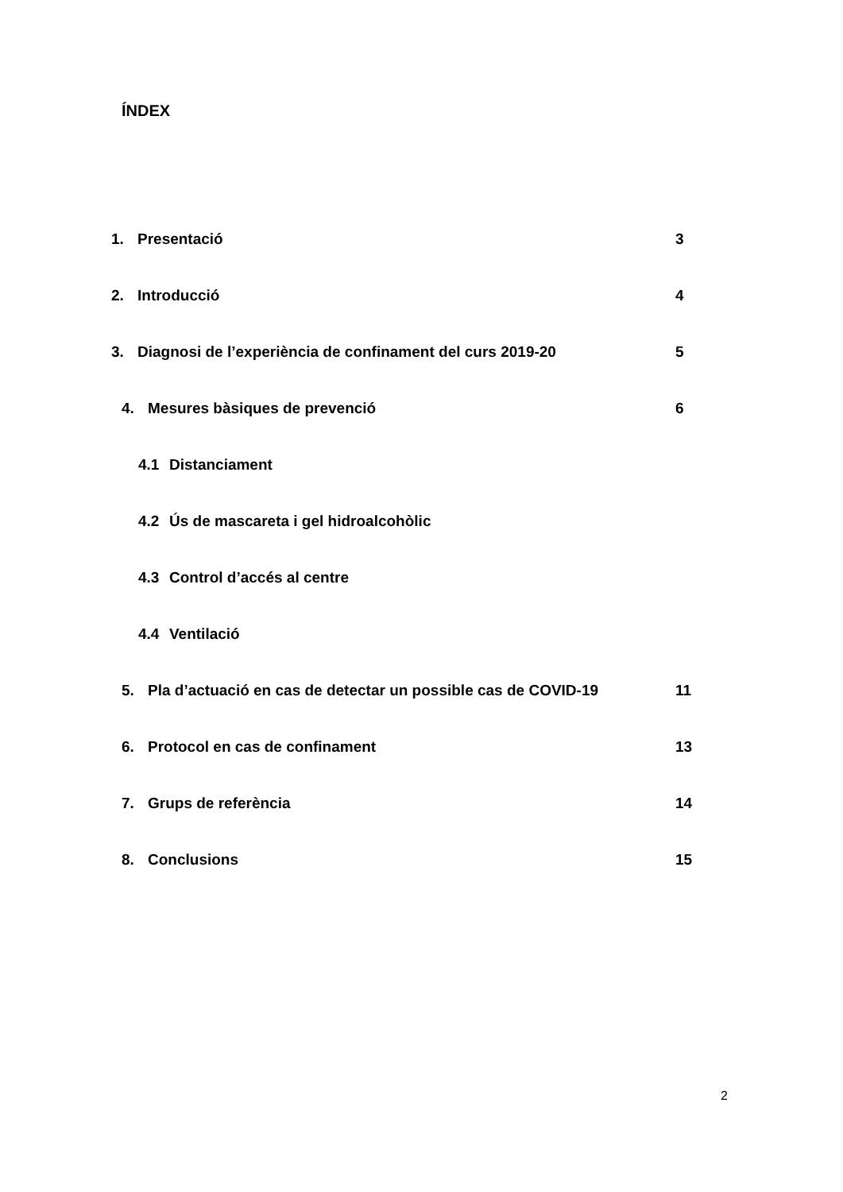ÍNDEX
1. Presentació 3
2. Introducció 4
3. Diagnosi de l’experiència de confinament del curs 2019-20 5
4. Mesures bàsiques de prevenció 6
4.1 Distanciament
4.2 Ús de mascareta i gel hidroalcohòlic
4.3 Control d’accés al centre
4.4 Ventilació
5. Pla d’actuació en cas de detectar un possible cas de COVID-19 11
6. Protocol en cas de confinament 13
7. Grups de referència 14
8. Conclusions 15
2